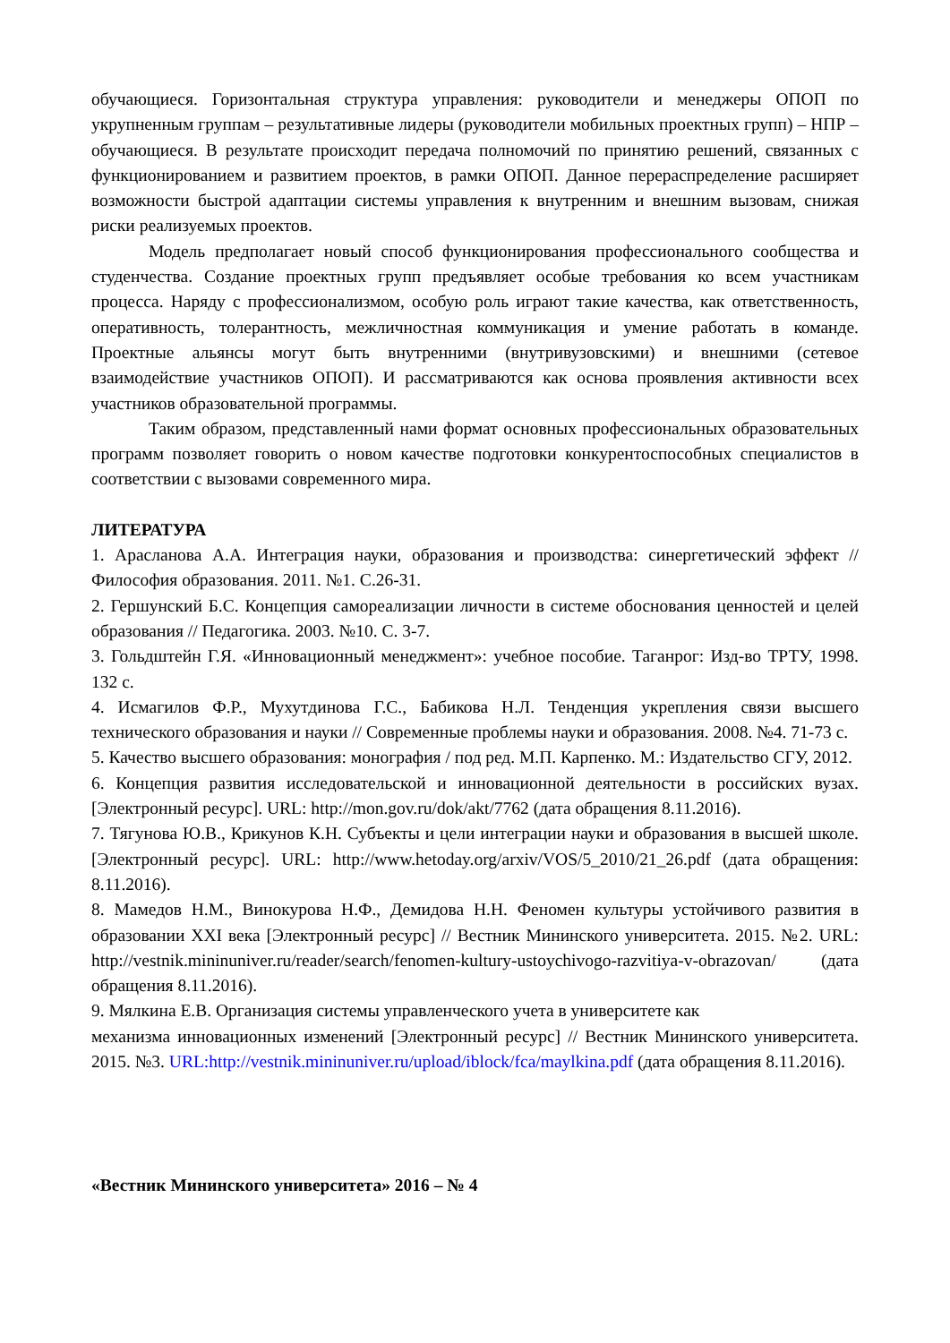обучающиеся. Горизонтальная структура управления: руководители и менеджеры ОПОП по укрупненным группам – результативные лидеры (руководители мобильных проектных групп) – НПР – обучающиеся. В результате происходит передача полномочий по принятию решений, связанных с функционированием и развитием проектов, в рамки ОПОП. Данное перераспределение расширяет возможности быстрой адаптации системы управления к внутренним и внешним вызовам, снижая риски реализуемых проектов.
Модель предполагает новый способ функционирования профессионального сообщества и студенчества. Создание проектных групп предъявляет особые требования ко всем участникам процесса. Наряду с профессионализмом, особую роль играют такие качества, как ответственность, оперативность, толерантность, межличностная коммуникация и умение работать в команде. Проектные альянсы могут быть внутренними (внутривузовскими) и внешними (сетевое взаимодействие участников ОПОП). И рассматриваются как основа проявления активности всех участников образовательной программы.
Таким образом, представленный нами формат основных профессиональных образовательных программ позволяет говорить о новом качестве подготовки конкурентоспособных специалистов в соответствии с вызовами современного мира.
ЛИТЕРАТУРА
1. Арасланова А.А. Интеграция науки, образования и производства: синергетический эффект // Философия образования. 2011. №1. С.26-31.
2. Гершунский Б.С. Концепция самореализации личности в системе обоснования ценностей и целей образования // Педагогика. 2003. №10. С. 3-7.
3. Гольдштейн Г.Я. «Инновационный менеджмент»: учебное пособие. Таганрог: Изд-во ТРТУ, 1998. 132 с.
4. Исмагилов Ф.Р., Мухутдинова Г.С., Бабикова Н.Л. Тенденция укрепления связи высшего технического образования и науки // Современные проблемы науки и образования. 2008. №4. 71-73 с.
5. Качество высшего образования: монография / под ред. М.П. Карпенко. М.: Издательство СГУ, 2012.
6. Концепция развития исследовательской и инновационной деятельности в российских вузах. [Электронный ресурс]. URL: http://mon.gov.ru/dok/akt/7762 (дата обращения 8.11.2016).
7. Тягунова Ю.В., Крикунов К.Н. Субъекты и цели интеграции науки и образования в высшей школе. [Электронный ресурс]. URL: http://www.hetoday.org/arxiv/VOS/5_2010/21_26.pdf (дата обращения: 8.11.2016).
8. Мамедов Н.М., Винокурова Н.Ф., Демидова Н.Н. Феномен культуры устойчивого развития в образовании XXI века [Электронный ресурс] // Вестник Мининского университета. 2015. №2. URL: http://vestnik.mininuniver.ru/reader/search/fenomen-kultury-ustoychivogo-razvitiya-v-obrazovan/ (дата обращения 8.11.2016).
9. Мялкина Е.В. Организация системы управленческого учета в университете как
механизма инновационных изменений [Электронный ресурс] // Вестник Мининского университета. 2015. №3. URL:http://vestnik.mininuniver.ru/upload/iblock/fca/maylkina.pdf (дата обращения 8.11.2016).
«Вестник Мининского университета» 2016 – № 4